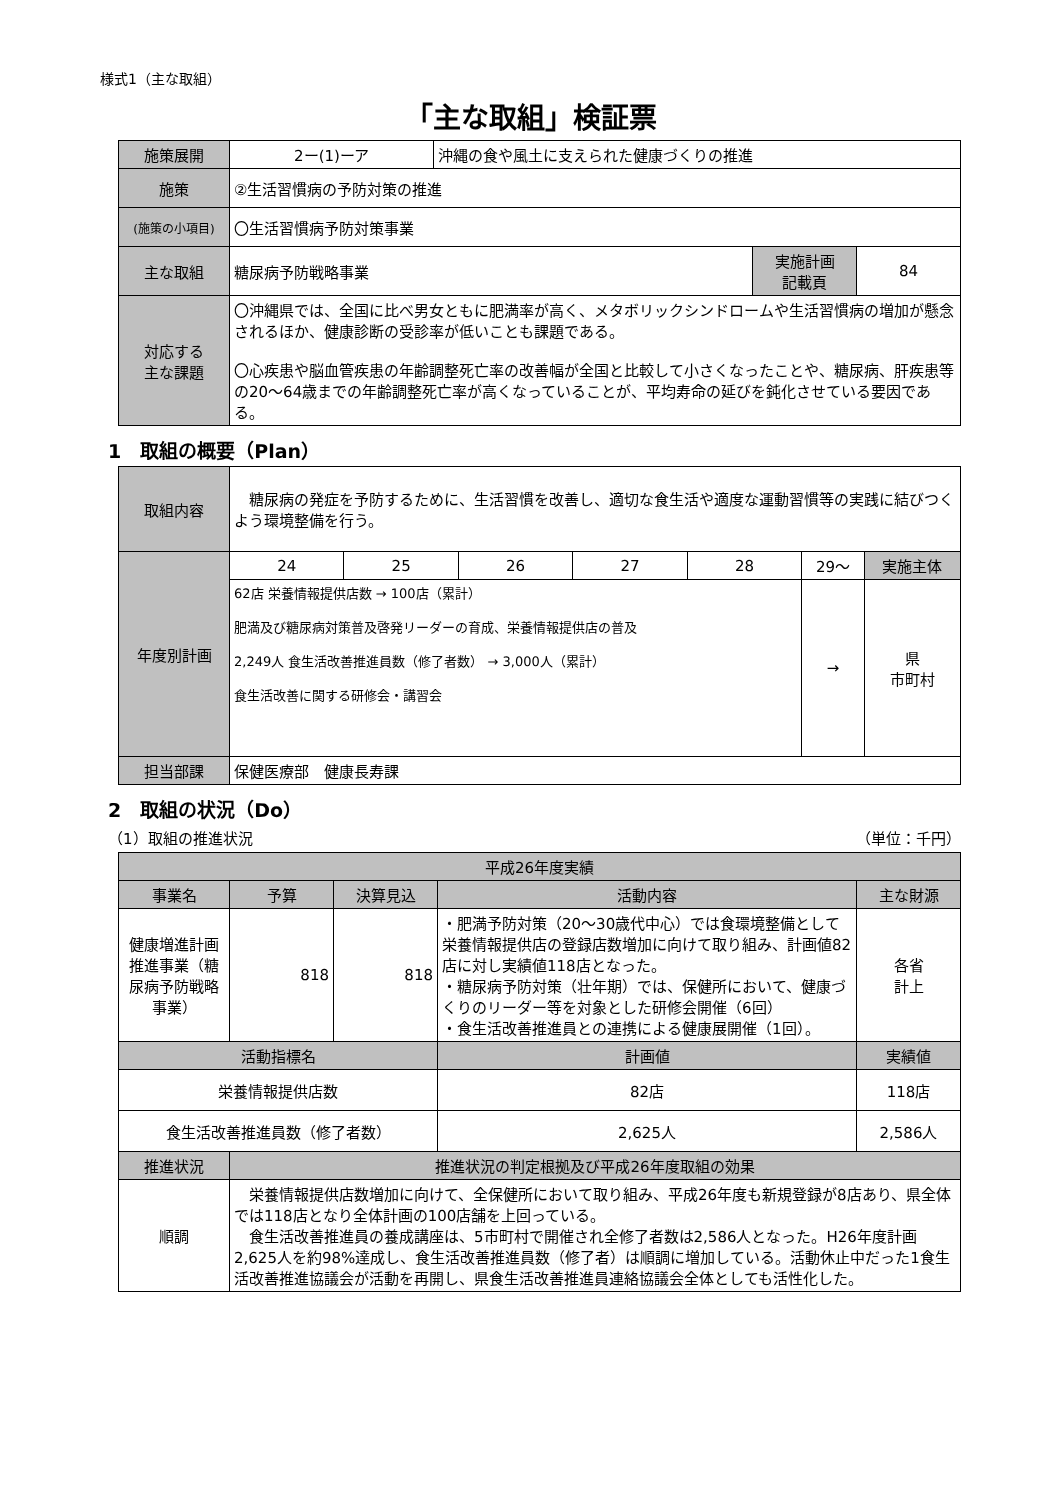様式1（主な取組）
「主な取組」検証票
| 施策展開 | 2ー(1)ーア | 沖縄の食や風土に支えられた健康づくりの推進 | | |
| 施策 | ②生活習慣病の予防対策の推進 | | | |
| (施策の小項目) | 〇生活習慣病予防対策事業 | | | |
| 主な取組 | 糖尿病予防戦略事業 | | 実施計画 記載頁 | 84 |
| 対応する 主な課題 | 〇沖縄県では、全国に比べ男女ともに肥満率が高く、メタボリックシンドロームや生活習慣病の増加が懸念されるほか、健康診断の受診率が低いことも課題である。 〇心疾患や脳血管疾患の年齢調整死亡率の改善幅が全国と比較して小さくなったことや、糖尿病、肝疾患等の20～64歳までの年齢調整死亡率が高くなっていることが、平均寿命の延びを鈍化させている要因である。 | | | |
1　取組の概要（Plan）
| 取組内容 | 糖尿病の発症を予防するために、生活習慣を改善し、適切な食生活や適度な運動習慣等の実践に結びつくよう環境整備を行う。 | | | | | | |
| 年度別計画 | 24 | 25 | 26 | 27 | 28 | 29～ | 実施主体 |
| | 62店 栄養情報提供店数 → 100店（累計） 肥満及び糖尿病対策普及啓発リーダーの育成、栄養情報提供店の普及 2,249人 食生活改善推進員数（修了者数） → 3,000人（累計） 食生活改善に関する研修会・講習会 | | | | | → | 県 市町村 |
| 担当部課 | 保健医療部 健康長寿課 | | | | | | |
2　取組の状況（Do）
（1）取組の推進状況 （単位：千円）
| 平成26年度実績 | | | | | |
| --- | --- | --- | --- | --- | --- |
| 事業名 | 予算 | 決算見込 | 活動内容 | | 主な財源 |
| 健康増進計画推進事業（糖尿病予防戦略事業） | 818 | 818 | ・肥満予防対策（20～30歳代中心）では食環境整備として栄養情報提供店の登録店数増加に向けて取り組み、計画値82店に対し実績値118店となった。 ・糖尿病予防対策（壮年期）では、保健所において、健康づくりのリーダー等を対象とした研修会開催（6回） ・食生活改善推進員との連携による健康展開催（1回）。 | | 各省 計上 |
| 活動指標名 | | | | 計画値 | 実績値 |
| 栄養情報提供店数 | | | | 82店 | 118店 |
| 食生活改善推進員数（修了者数） | | | | 2,625人 | 2,586人 |
| 推進状況 | 推進状況の判定根拠及び平成26年度取組の効果 | | | | |
| 順調 | 栄養情報提供店数増加に向けて、全保健所において取り組み、平成26年度も新規登録が8店あり、県全体では118店となり全体計画の100店舗を上回っている。 食生活改善推進員の養成講座は、5市町村で開催され全修了者数は2,586人となった。H26年度計画2,625人を約98%達成し、食生活改善推進員数（修了者）は順調に増加している。活動休止中だった1食生活改善推進協議会が活動を再開し、県食生活改善推進員連絡協議会全体としても活性化した。 | | | | |